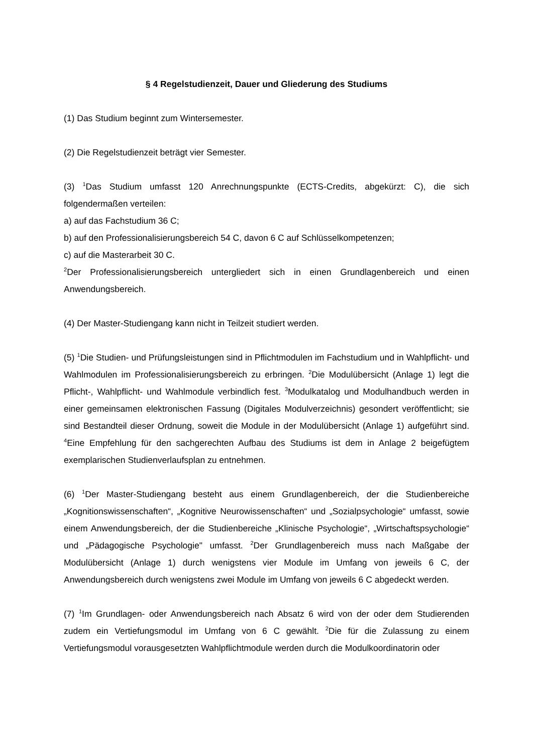§ 4 Regelstudienzeit, Dauer und Gliederung des Studiums
(1) Das Studium beginnt zum Wintersemester.
(2) Die Regelstudienzeit beträgt vier Semester.
(3) <sup>1</sup>Das Studium umfasst 120 Anrechnungspunkte (ECTS-Credits, abgekürzt: C), die sich folgendermaßen verteilen:
a) auf das Fachstudium 36 C;
b) auf den Professionalisierungsbereich 54 C, davon 6 C auf Schlüsselkompetenzen;
c) auf die Masterarbeit 30 C.
<sup>2</sup> Der Professionalisierungsbereich untergliedert sich in einen Grundlagenbereich und einen Anwendungsbereich.
(4) Der Master-Studiengang kann nicht in Teilzeit studiert werden.
(5) <sup>1</sup>Die Studien- und Prüfungsleistungen sind in Pflichtmodulen im Fachstudium und in Wahlpflicht- und Wahlmodulen im Professionalisierungsbereich zu erbringen. <sup>2</sup>Die Modulübersicht (Anlage 1) legt die Pflicht-, Wahlpflicht- und Wahlmodule verbindlich fest. <sup>3</sup>Modulkatalog und Modulhandbuch werden in einer gemeinsamen elektronischen Fassung (Digitales Modulverzeichnis) gesondert veröffentlicht; sie sind Bestandteil dieser Ordnung, soweit die Module in der Modulübersicht (Anlage 1) aufgeführt sind. <sup>4</sup>Eine Empfehlung für den sachgerechten Aufbau des Studiums ist dem in Anlage 2 beigefügtem exemplarischen Studienverlaufsplan zu entnehmen.
(6) <sup>1</sup>Der Master-Studiengang besteht aus einem Grundlagenbereich, der die Studienbereiche „Kognitionswissenschaften“, „Kognitive Neurowissenschaften“ und „Sozialpsychologie“ umfasst, sowie einem Anwendungsbereich, der die Studienbereiche „Klinische Psychologie“, „Wirtschaftspsychologie“ und „Pädagogische Psychologie" umfasst. <sup>2</sup>Der Grundlagenbereich muss nach Maßgabe der Modulübersicht (Anlage 1) durch wenigstens vier Module im Umfang von jeweils 6 C, der Anwendungsbereich durch wenigstens zwei Module im Umfang von jeweils 6 C abgedeckt werden.
(7) <sup>1</sup>Im Grundlagen- oder Anwendungsbereich nach Absatz 6 wird von der oder dem Studierenden zudem ein Vertiefungsmodul im Umfang von 6 C gewählt. <sup>2</sup>Die für die Zulassung zu einem Vertiefungsmodul vorausgesetzten Wahlpflichtmodule werden durch die Modulkoordinatorin oder